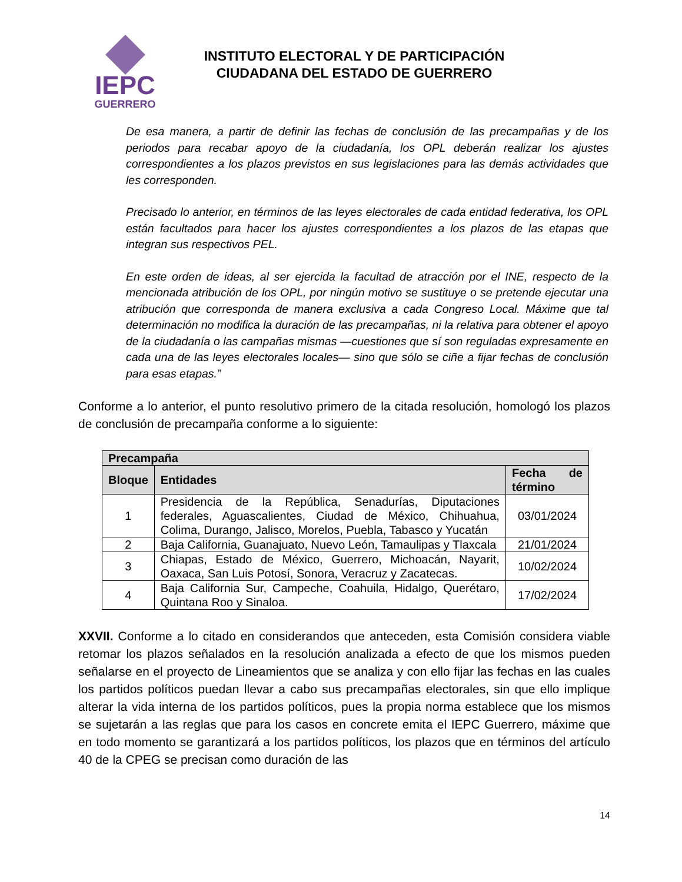IEPC
GUERRERO
INSTITUTO ELECTORAL Y DE PARTICIPACIÓN
CIUDADANA DEL ESTADO DE GUERRERO
De esa manera, a partir de definir las fechas de conclusión de las precampañas y de los periodos para recabar apoyo de la ciudadanía, los OPL deberán realizar los ajustes correspondientes a los plazos previstos en sus legislaciones para las demás actividades que les corresponden.
Precisado lo anterior, en términos de las leyes electorales de cada entidad federativa, los OPL están facultados para hacer los ajustes correspondientes a los plazos de las etapas que integran sus respectivos PEL.
En este orden de ideas, al ser ejercida la facultad de atracción por el INE, respecto de la mencionada atribución de los OPL, por ningún motivo se sustituye o se pretende ejecutar una atribución que corresponda de manera exclusiva a cada Congreso Local. Máxime que tal determinación no modifica la duración de las precampañas, ni la relativa para obtener el apoyo de la ciudadanía o las campañas mismas —cuestiones que sí son reguladas expresamente en cada una de las leyes electorales locales— sino que sólo se ciñe a fijar fechas de conclusión para esas etapas.”
Conforme a lo anterior, el punto resolutivo primero de la citada resolución, homologó los plazos de conclusión de precampaña conforme a lo siguiente:
| Precampaña | | |
| --- | --- | --- |
| Bloque | Entidades | Fecha de término |
| 1 | Presidencia de la República, Senadurías, Diputaciones federales, Aguascalientes, Ciudad de México, Chihuahua, Colima, Durango, Jalisco, Morelos, Puebla, Tabasco y Yucatán | 03/01/2024 |
| 2 | Baja California, Guanajuato, Nuevo León, Tamaulipas y Tlaxcala | 21/01/2024 |
| 3 | Chiapas, Estado de México, Guerrero, Michoacán, Nayarit, Oaxaca, San Luis Potosí, Sonora, Veracruz y Zacatecas. | 10/02/2024 |
| 4 | Baja California Sur, Campeche, Coahuila, Hidalgo, Querétaro, Quintana Roo y Sinaloa. | 17/02/2024 |
XXVII. Conforme a lo citado en considerandos que anteceden, esta Comisión considera viable retomar los plazos señalados en la resolución analizada a efecto de que los mismos pueden señalarse en el proyecto de Lineamientos que se analiza y con ello fijar las fechas en las cuales los partidos políticos puedan llevar a cabo sus precampañas electorales, sin que ello implique alterar la vida interna de los partidos políticos, pues la propia norma establece que los mismos se sujetarán a las reglas que para los casos en concrete emita el IEPC Guerrero, máxime que en todo momento se garantizará a los partidos políticos, los plazos que en términos del artículo 40 de la CPEG se precisan como duración de las
14